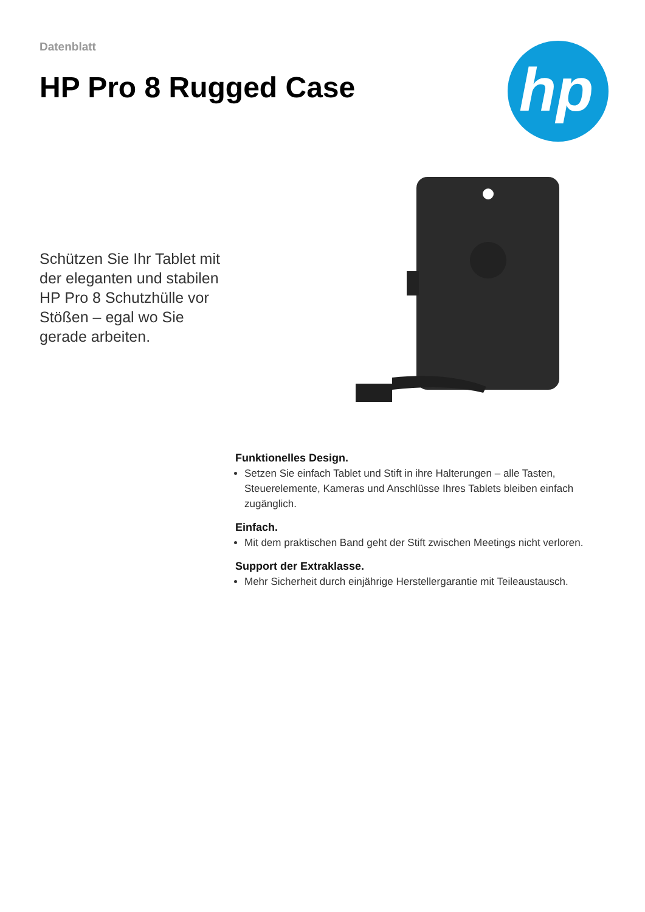Datenblatt
HP Pro 8 Rugged Case
hp
Schützen Sie Ihr Tablet mit der eleganten und stabilen HP Pro 8 Schutzhülle vor Stößen – egal wo Sie gerade arbeiten.
Funktionelles Design.
Setzen Sie einfach Tablet und Stift in ihre Halterungen – alle Tasten, Steuerelemente, Kameras und Anschlüsse Ihres Tablets bleiben einfach zugänglich.
Einfach.
Mit dem praktischen Band geht der Stift zwischen Meetings nicht verloren.
Support der Extraklasse.
Mehr Sicherheit durch einjährige Herstellergarantie mit Teileaustausch.